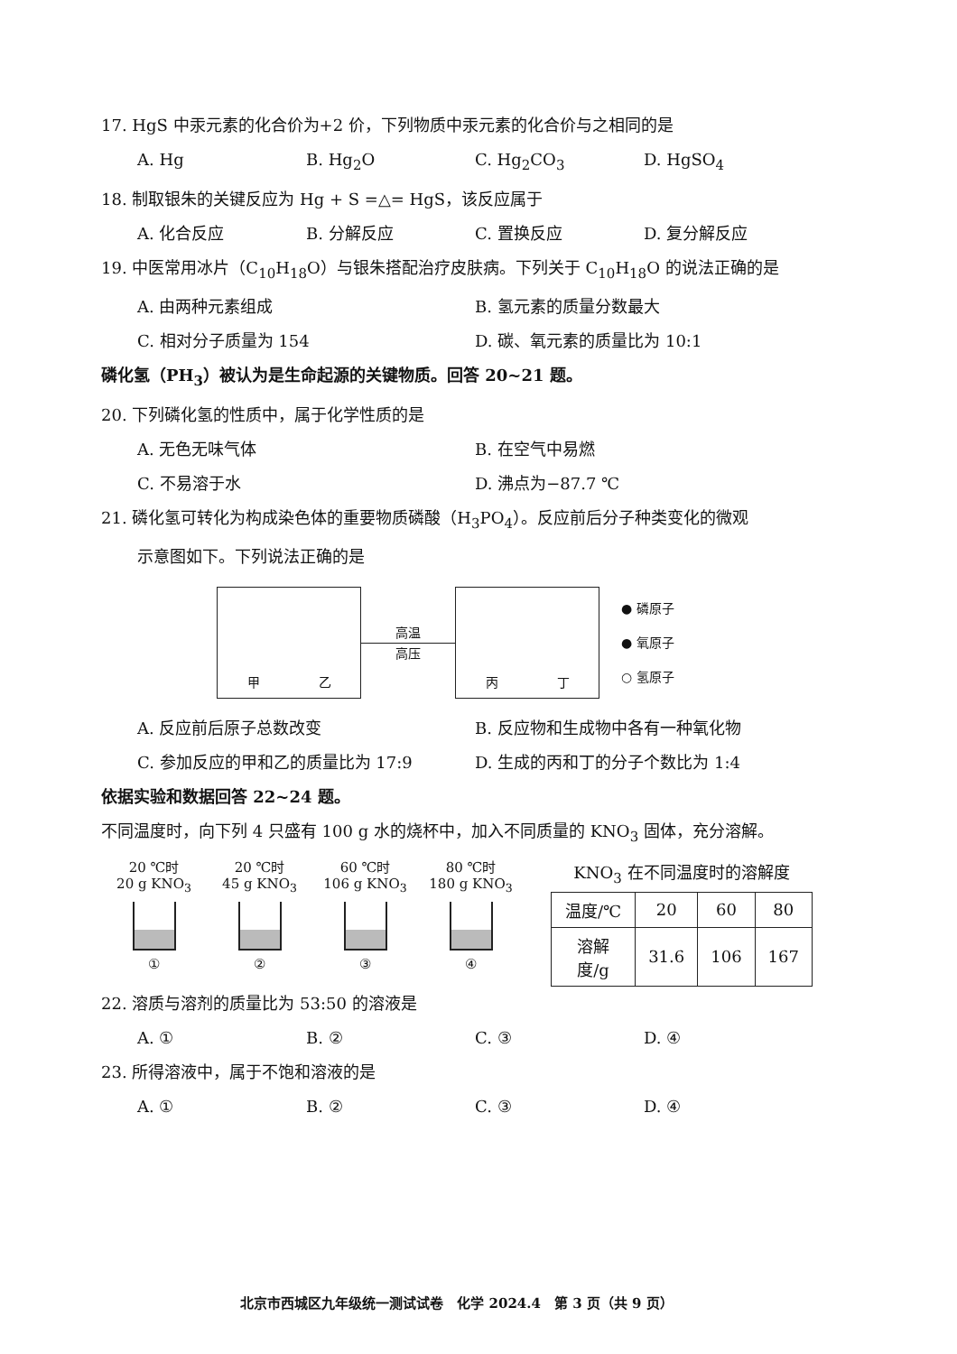17. HgS 中汞元素的化合价为+2 价，下列物质中汞元素的化合价与之相同的是
A. Hg B. Hg<sub>2</sub>O C. Hg<sub>2</sub>CO<sub>3</sub> D. HgSO<sub>4</sub>
18. 制取银朱的关键反应为 Hg + S =△= HgS，该反应属于
A. 化合反应 B. 分解反应 C. 置换反应 D. 复分解反应
19. 中医常用冰片（C<sub>10</sub>H<sub>18</sub>O）与银朱搭配治疗皮肤病。下列关于 C<sub>10</sub>H<sub>18</sub>O 的说法正确的是
A. 由两种元素组成 B. 氢元素的质量分数最大
C. 相对分子质量为 154 D. 碳、氧元素的质量比为 10:1
磷化氢（PH<sub>3</sub>）被认为是生命起源的关键物质。回答 20~21 题。
20. 下列磷化氢的性质中，属于化学性质的是
A. 无色无味气体 B. 在空气中易燃
C. 不易溶于水 D. 沸点为−87.7 ℃
21. 磷化氢可转化为构成染色体的重要物质磷酸（H<sub>3</sub>PO<sub>4</sub>）。反应前后分子种类变化的微观
示意图如下。下列说法正确的是
甲 乙
高温
高压
丙 丁
● 磷原子
● 氧原子
○ 氢原子
A. 反应前后原子总数改变 B. 反应物和生成物中各有一种氧化物
C. 参加反应的甲和乙的质量比为 17:9 D. 生成的丙和丁的分子个数比为 1:4
依据实验和数据回答 22~24 题。
不同温度时，向下列 4 只盛有 100 g 水的烧杯中，加入不同质量的 KNO<sub>3</sub> 固体，充分溶解。
20 ℃时
20 g KNO<sub>3</sub>
①
20 ℃时
45 g KNO<sub>3</sub>
②
60 ℃时
106 g KNO<sub>3</sub>
③
80 ℃时
180 g KNO<sub>3</sub>
④
KNO<sub>3</sub> 在不同温度时的溶解度
| 温度/℃ | 20 | 60 | 80 |
| 溶解度/g | 31.6 | 106 | 167 |
22. 溶质与溶剂的质量比为 53:50 的溶液是
A. ① B. ② C. ③ D. ④
23. 所得溶液中，属于不饱和溶液的是
A. ① B. ② C. ③ D. ④
北京市西城区九年级统一测试试卷　化学 2024.4　第 3 页（共 9 页）